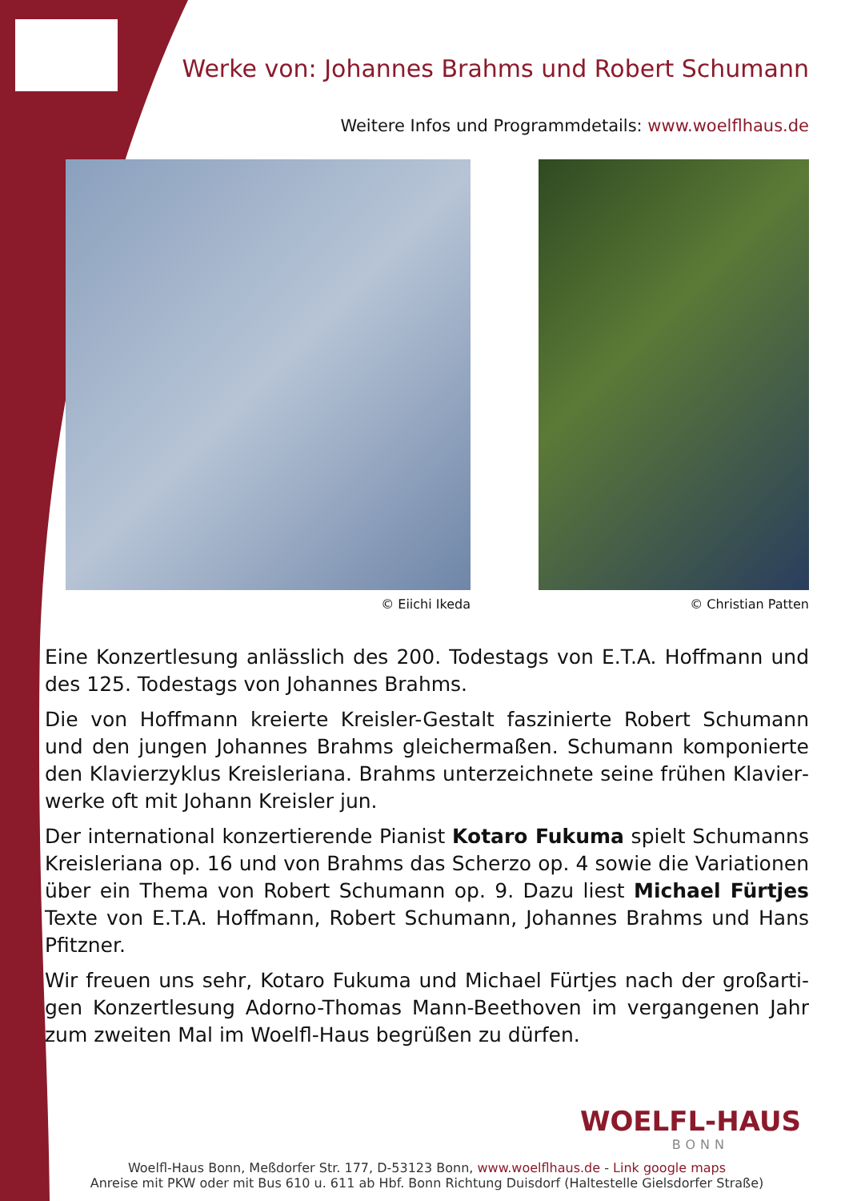Werke von: Johannes Brahms und Robert Schumann
Weitere Infos und Programmdetails: www.woelflhaus.de
© Eiichi Ikeda © Christian Patten
Eine Konzertlesung anlässlich des 200. Todestags von E.T.A. Hoffmann und des 125. Todestags von Johannes Brahms.
Die von Hoffmann kreierte Kreisler-Gestalt faszinierte Robert Schumann und den jungen Johannes Brahms gleichermaßen. Schumann komponierte den Klavierzyklus Kreisleriana. Brahms unterzeichnete seine frühen Klavier­werke oft mit Johann Kreisler jun.
Der international konzertierende Pianist Kotaro Fukuma spielt Schumanns Kreisleriana op. 16 und von Brahms das Scherzo op. 4 sowie die Variationen über ein Thema von Robert Schumann op. 9. Dazu liest Michael Fürtjes Tex­te von E.T.A. Hoffmann, Robert Schumann, Johannes Brahms und Hans Pfitzner.
Wir freuen uns sehr, Kotaro Fukuma und Michael Fürtjes nach der großarti­gen Konzertlesung Adorno-Thomas Mann-Beethoven im vergangenen Jahr zum zweiten Mal im Woelfl-Haus begrüßen zu dürfen.
WOELFL-HAUS
BONN
Woelfl-Haus Bonn, Meßdorfer Str. 177, D-53123 Bonn, www.woelflhaus.de - Link google maps
Anreise mit PKW oder mit Bus 610 u. 611 ab Hbf. Bonn Richtung Duisdorf (Haltestelle Gielsdorfer Straße)